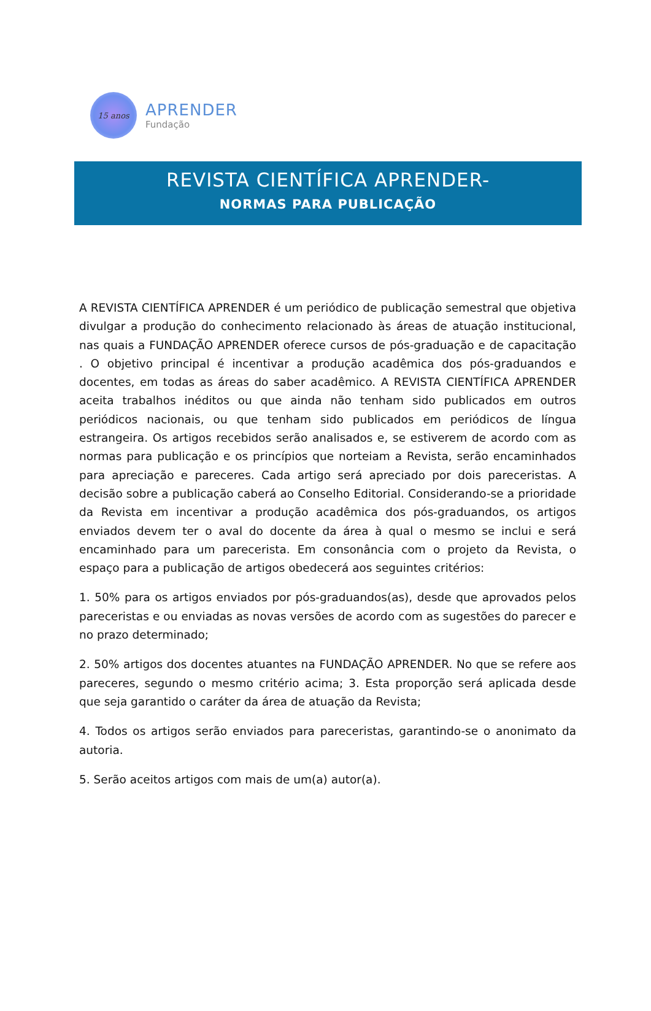15 anos
APRENDER
Fundação
REVISTA CIENTÍFICA APRENDER-
NORMAS PARA PUBLICAÇÃO
A REVISTA CIENTÍFICA APRENDER é um periódico de publicação semestral que objetiva divulgar a produção do conhecimento relacionado às áreas de atuação institucional, nas quais a FUNDAÇÃO APRENDER oferece cursos de pós-graduação e de capacitação . O objetivo principal é incentivar a produção acadêmica dos pós-graduandos e docentes, em todas as áreas do saber acadêmico. A REVISTA CIENTÍFICA APRENDER aceita trabalhos inéditos ou que ainda não tenham sido publicados em outros periódicos nacionais, ou que tenham sido publicados em periódicos de língua estrangeira. Os artigos recebidos serão analisados e, se estiverem de acordo com as normas para publicação e os princípios que norteiam a Revista, serão encaminhados para apreciação e pareceres. Cada artigo será apreciado por dois pareceristas. A decisão sobre a publicação caberá ao Conselho Editorial. Considerando-se a prioridade da Revista em incentivar a produção acadêmica dos pós-graduandos, os artigos enviados devem ter o aval do docente da área à qual o mesmo se inclui e será encaminhado para um parecerista. Em consonância com o projeto da Revista, o espaço para a publicação de artigos obedecerá aos seguintes critérios:
1. 50% para os artigos enviados por pós-graduandos(as), desde que aprovados pelos pareceristas e ou enviadas as novas versões de acordo com as sugestões do parecer e no prazo determinado;
2. 50% artigos dos docentes atuantes na FUNDAÇÃO APRENDER. No que se refere aos pareceres, segundo o mesmo critério acima; 3. Esta proporção será aplicada desde que seja garantido o caráter da área de atuação da Revista;
4. Todos os artigos serão enviados para pareceristas, garantindo-se o anonimato da autoria.
5. Serão aceitos artigos com mais de um(a) autor(a).